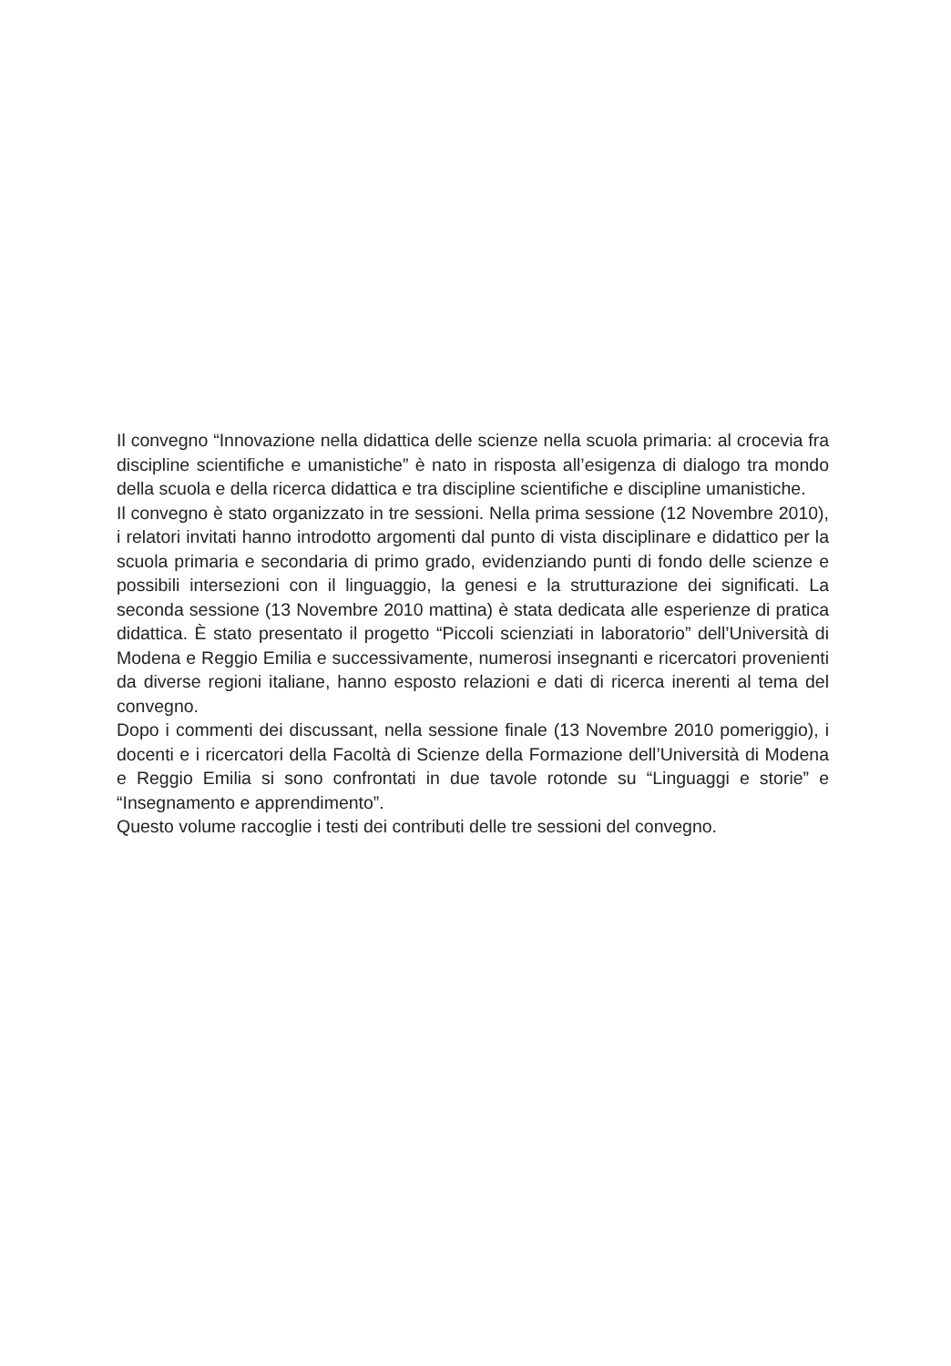Il convegno “Innovazione nella didattica delle scienze nella scuola primaria: al crocevia fra discipline scientifiche e umanistiche” è nato in risposta all’esigenza di dialogo tra mondo della scuola e della ricerca didattica e tra discipline scientifiche e discipline umanistiche.
Il convegno è stato organizzato in tre sessioni. Nella prima sessione (12 Novembre 2010), i relatori invitati hanno introdotto argomenti dal punto di vista disciplinare e didattico per la scuola primaria e secondaria di primo grado, evidenziando punti di fondo delle scienze e possibili intersezioni con il linguaggio, la genesi e la strutturazione dei significati. La seconda sessione (13 Novembre 2010 mattina) è stata dedicata alle esperienze di pratica didattica. È stato presentato il progetto “Piccoli scienziati in laboratorio” dell’Università di Modena e Reggio Emilia e successivamente, numerosi insegnanti e ricercatori provenienti da diverse regioni italiane, hanno esposto relazioni e dati di ricerca inerenti al tema del convegno.
Dopo i commenti dei discussant, nella sessione finale (13 Novembre 2010 pomeriggio), i docenti e i ricercatori della Facoltà di Scienze della Formazione dell’Università di Modena e Reggio Emilia si sono confrontati in due tavole rotonde su “Linguaggi e storie” e “Insegnamento e apprendimento”.
Questo volume raccoglie i testi dei contributi delle tre sessioni del convegno.